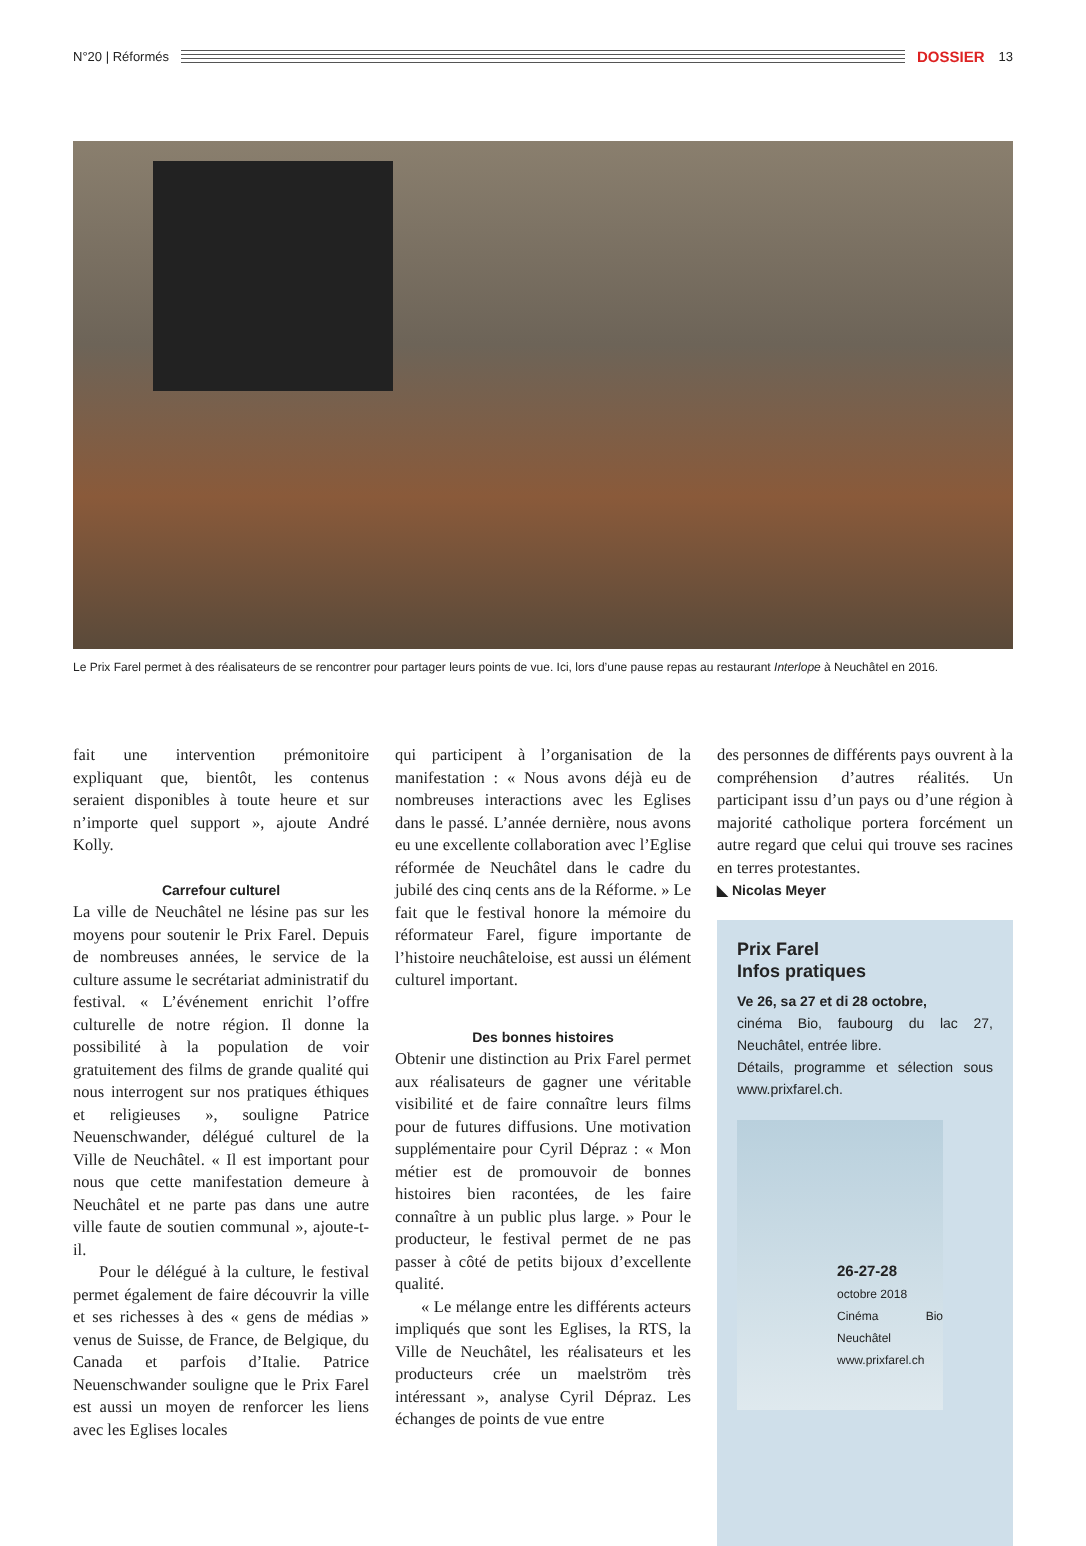N°20 | Réformés
DOSSIER 13
Le Prix Farel permet à des réalisateurs de se rencontrer pour partager leurs points de vue. Ici, lors d’une pause repas au restaurant Interlope à Neuchâtel en 2016.
fait une intervention prémonitoire expliquant que, bientôt, les contenus seraient disponibles à toute heure et sur n’importe quel support », ajoute André Kolly.
Carrefour culturel
La ville de Neuchâtel ne lésine pas sur les moyens pour soutenir le Prix Farel. Depuis de nombreuses années, le service de la culture assume le secrétariat administratif du festival. « L’événement enrichit l’offre culturelle de notre région. Il donne la possibilité à la population de voir gratuitement des films de grande qualité qui nous interrogent sur nos pratiques éthiques et religieuses », souligne Patrice Neuenschwander, délégué culturel de la Ville de Neuchâtel. « Il est important pour nous que cette manifestation demeure à Neuchâtel et ne parte pas dans une autre ville faute de soutien communal », ajoute-t-il.
Pour le délégué à la culture, le festival permet également de faire découvrir la ville et ses richesses à des « gens de médias » venus de Suisse, de France, de Belgique, du Canada et parfois d’Italie. Patrice Neuenschwander souligne que le Prix Farel est aussi un moyen de renforcer les liens avec les Eglises locales
qui participent à l’organisation de la manifestation : « Nous avons déjà eu de nombreuses interactions avec les Eglises dans le passé. L’année dernière, nous avons eu une excellente collaboration avec l’Eglise réformée de Neuchâtel dans le cadre du jubilé des cinq cents ans de la Réforme. » Le fait que le festival honore la mémoire du réformateur Farel, figure importante de l’histoire neuchâteloise, est aussi un élément culturel important.
Des bonnes histoires
Obtenir une distinction au Prix Farel permet aux réalisateurs de gagner une véritable visibilité et de faire connaître leurs films pour de futures diffusions. Une motivation supplémentaire pour Cyril Dépraz : « Mon métier est de promouvoir de bonnes histoires bien racontées, de les faire connaître à un public plus large. » Pour le producteur, le festival permet de ne pas passer à côté de petits bijoux d’excellente qualité.
« Le mélange entre les différents acteurs impliqués que sont les Eglises, la RTS, la Ville de Neuchâtel, les réalisateurs et les producteurs crée un maelström très intéressant », analyse Cyril Dépraz. Les échanges de points de vue entre
des personnes de différents pays ouvrent à la compréhension d’autres réalités. Un participant issu d’un pays ou d’une région à majorité catholique portera forcément un autre regard que celui qui trouve ses racines en terres protestantes.
◣ Nicolas Meyer
Prix Farel
Infos pratiques
Ve 26, sa 27 et di 28 octobre,
cinéma Bio, faubourg du lac 27, Neuchâtel, entrée libre.
Détails, programme et sélection sous www.prixfarel.ch.
26-27-28
octobre 2018
Cinéma Bio Neuchâtel
www.prixfarel.ch